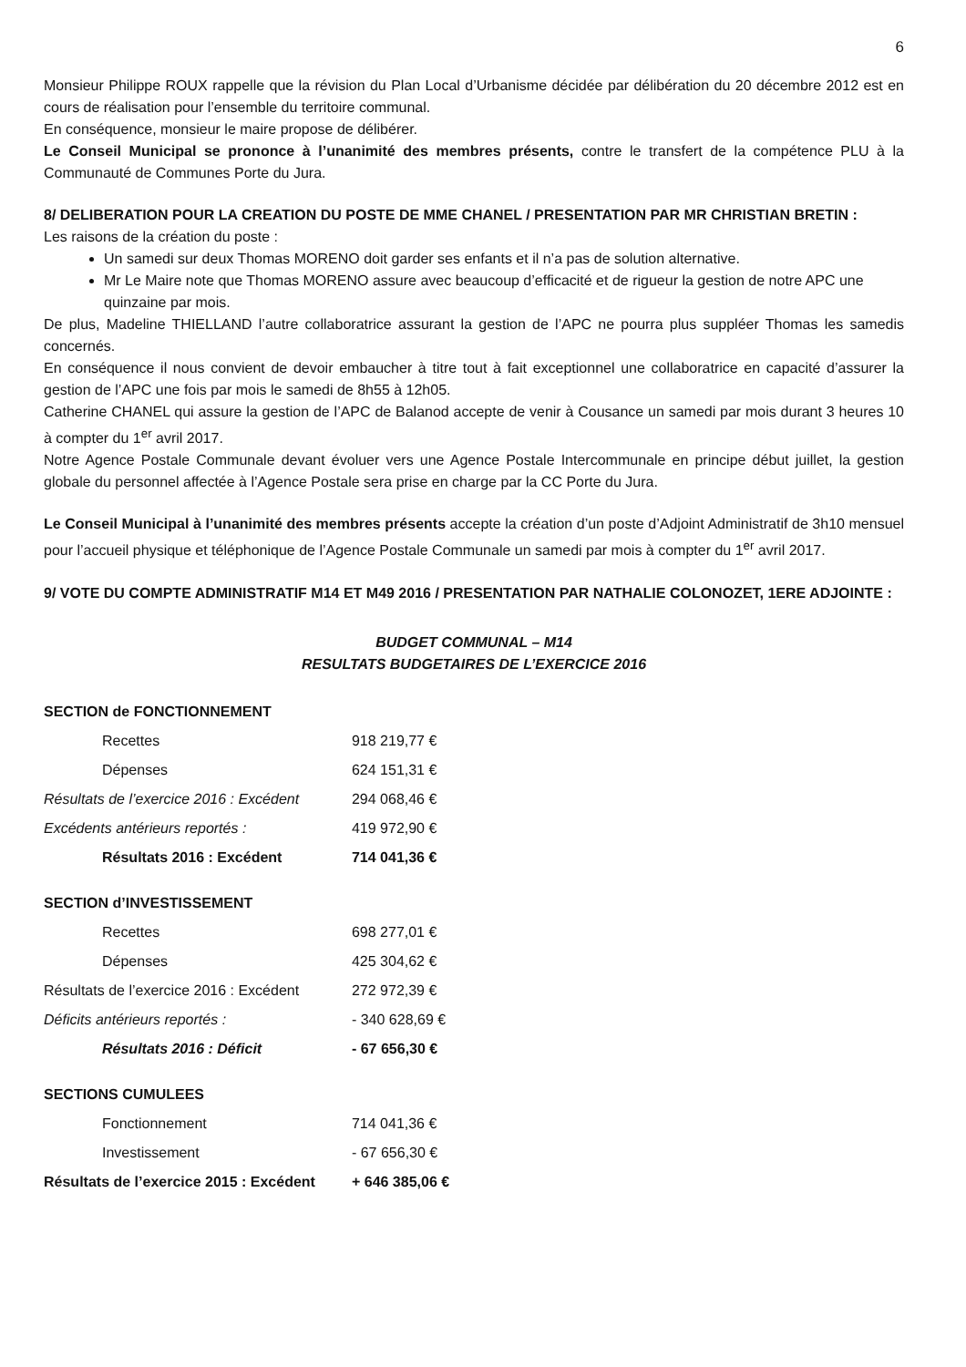6
Monsieur Philippe ROUX rappelle que la révision du Plan Local d’Urbanisme décidée par délibération du 20 décembre 2012 est en cours de réalisation pour l’ensemble du territoire communal.
En conséquence, monsieur le maire propose de délibérer.
Le Conseil Municipal se prononce à l’unanimité des membres présents, contre le transfert de la compétence PLU à la Communauté de Communes Porte du Jura.
8/ DELIBERATION POUR LA CREATION DU POSTE DE MME CHANEL / PRESENTATION PAR MR CHRISTIAN BRETIN :
Les raisons de la création du poste :
Un samedi sur deux Thomas MORENO doit garder ses enfants et il n’a pas de solution alternative.
Mr Le Maire note que Thomas MORENO assure avec beaucoup d’efficacité et de rigueur la gestion de notre APC une quinzaine par mois.
De plus, Madeline THIELLAND l’autre collaboratrice assurant la gestion de l’APC ne pourra plus suppléer Thomas les samedis concernés.
En conséquence il nous convient de devoir embaucher à titre tout à fait exceptionnel une collaboratrice en capacité d’assurer la gestion de l’APC une fois par mois le samedi de 8h55 à 12h05.
Catherine CHANEL qui assure la gestion de l’APC de Balanod accepte de venir à Cousance un samedi par mois durant 3 heures 10 à compter du 1<sup>er</sup> avril 2017.
Notre Agence Postale Communale devant évoluer vers une Agence Postale Intercommunale en principe début juillet, la gestion globale du personnel affectée à l’Agence Postale sera prise en charge par la CC Porte du Jura.
Le Conseil Municipal à l’unanimité des membres présents accepte la création d’un poste d’Adjoint Administratif de 3h10 mensuel pour l’accueil physique et téléphonique de l’Agence Postale Communale un samedi par mois à compter du 1<sup>er</sup> avril 2017.
9/ VOTE DU COMPTE ADMINISTRATIF M14 ET M49 2016 / PRESENTATION PAR NATHALIE COLONOZET, 1ERE ADJOINTE :
BUDGET COMMUNAL – M14
RESULTATS BUDGETAIRES DE L’EXERCICE 2016
| SECTION de FONCTIONNEMENT | |
| Recettes | 918 219,77 € |
| Dépenses | 624 151,31 € |
| Résultats de l’exercice 2016 : Excédent | 294 068,46 € |
| Excédents antérieurs reportés : | 419 972,90 € |
| Résultats 2016 : Excédent | 714 041,36 € |
| SECTION d’INVESTISSEMENT | |
| Recettes | 698 277,01 € |
| Dépenses | 425 304,62 € |
| Résultats de l’exercice 2016 : Excédent | 272 972,39 € |
| Déficits antérieurs reportés : | - 340 628,69 € |
| Résultats 2016 : Déficit | - 67 656,30 € |
| SECTIONS CUMULEES | |
| Fonctionnement | 714 041,36 € |
| Investissement | - 67 656,30 € |
| Résultats de l’exercice 2015 : Excédent | + 646 385,06 € |